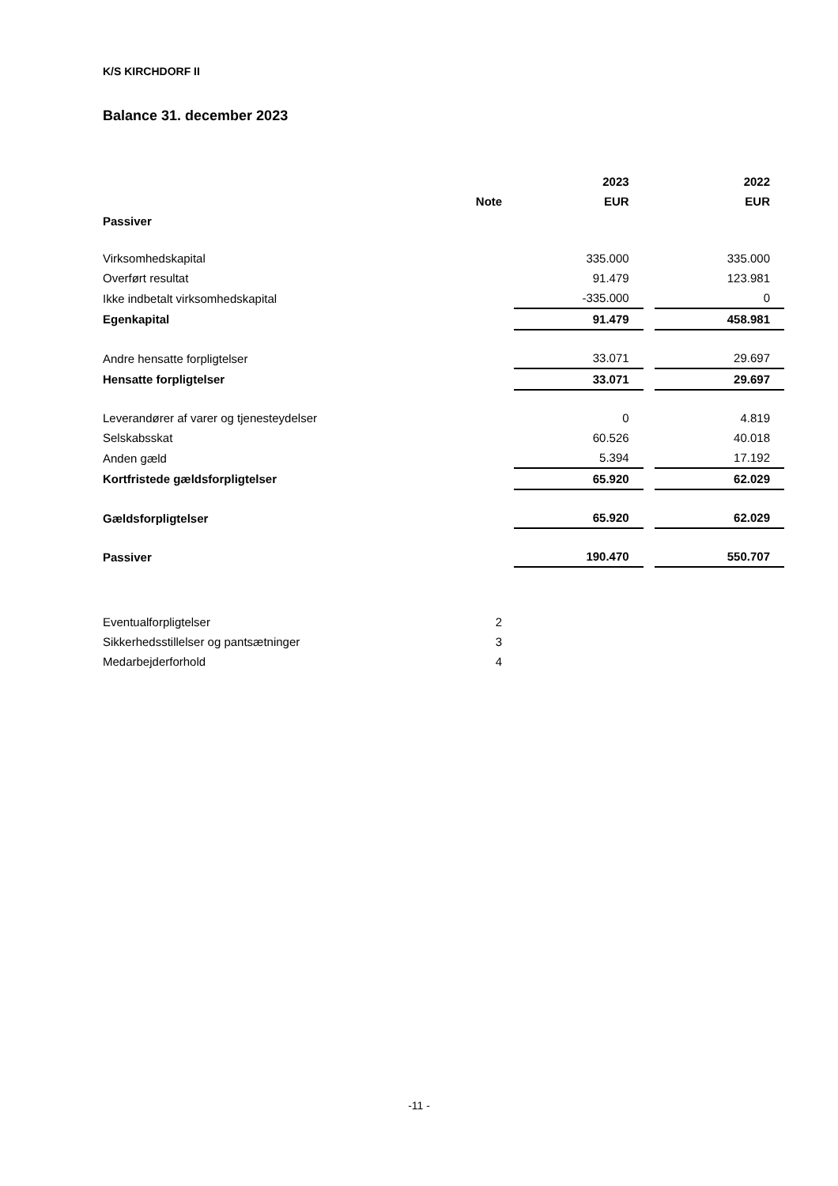K/S KIRCHDORF II
Balance 31. december 2023
| | | | 2023 | | 2022 |
| --- | --- | --- | --- | --- | --- |
| | Note | | EUR | | EUR |
| Passiver | | | | | |
| Virksomhedskapital | | | 335.000 | | 335.000 |
| Overført resultat | | | 91.479 | | 123.981 |
| Ikke indbetalt virksomhedskapital | | | -335.000 | | 0 |
| Egenkapital | | | 91.479 | | 458.981 |
| Andre hensatte forpligtelser | | | 33.071 | | 29.697 |
| Hensatte forpligtelser | | | 33.071 | | 29.697 |
| Leverandører af varer og tjenesteydelser | | | 0 | | 4.819 |
| Selskabsskat | | | 60.526 | | 40.018 |
| Anden gæld | | | 5.394 | | 17.192 |
| Kortfristede gældsforpligtelser | | | 65.920 | | 62.029 |
| Gældsforpligtelser | | | 65.920 | | 62.029 |
| Passiver | | | 190.470 | | 550.707 |
| Eventualforpligtelser | 2 | | | | |
| Sikkerhedsstillelser og pantsætninger | 3 | | | | |
| Medarbejderforhold | 4 | | | | |
-11 -